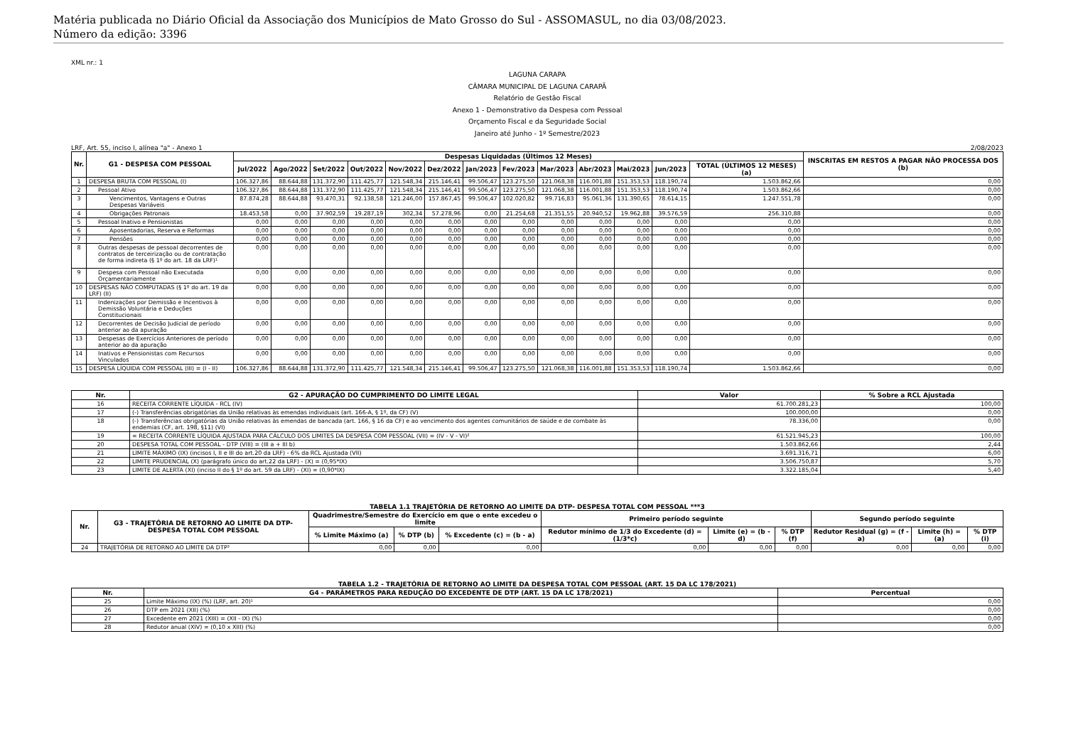Matéria publicada no Diário Oficial da Associação dos Municípios de Mato Grosso do Sul - ASSOMASUL, no dia 03/08/2023.
Número da edição: 3396
XML nr.: 1
LAGUNA CARAPA
CÂMARA MUNICIPAL DE LAGUNA CARAPÃ
Relatório de Gestão Fiscal
Anexo 1 - Demonstrativo da Despesa com Pessoal
Orçamento Fiscal e da Seguridade Social
Janeiro até Junho - 1º Semestre/2023
LRF, Art. 55, inciso I, alínea "a" - Anexo 1 2/08/2023
| Nr. | G1 - DESPESA COM PESSOAL | Despesas Liquidadas (Últimos 12 Meses) | | | | | | | | | | | | | INSCRITAS EM RESTOS A PAGAR NÃO PROCESSA DOS (b) |
| --- | --- | --- | --- | --- | --- | --- | --- | --- | --- | --- | --- | --- | --- | --- | --- |
| | | Jul/2022 | Ago/2022 | Set/2022 | Out/2022 | Nov/2022 | Dez/2022 | Jan/2023 | Fev/2023 | Mar/2023 | Abr/2023 | Mai/2023 | Jun/2023 | TOTAL (ÚLTIMOS 12 MESES) (a) | |
| 1 | DESPESA BRUTA COM PESSOAL (I) | 106.327,86 | 88.644,88 | 131.372,90 | 111.425,77 | 121.548,34 | 215.146,41 | 99.506,47 | 123.275,50 | 121.068,38 | 116.001,88 | 151.353,53 | 118.190,74 | 1.503.862,66 | 0,00 |
| 2 | Pessoal Ativo | 106.327,86 | 88.644,88 | 131.372,90 | 111.425,77 | 121.548,34 | 215.146,41 | 99.506,47 | 123.275,50 | 121.068,38 | 116.001,88 | 151.353,53 | 118.190,74 | 1.503.862,66 | 0,00 |
| 3 | Vencimentos, Vantagens e Outras Despesas Variáveis | 87.874,28 | 88.644,88 | 93.470,31 | 92.138,58 | 121.246,00 | 157.867,45 | 99.506,47 | 102.020,82 | 99.716,83 | 95.061,36 | 131.390,65 | 78.614,15 | 1.247.551,78 | 0,00 |
| 4 | Obrigações Patronais | 18.453,58 | 0,00 | 37.902,59 | 19.287,19 | 302,34 | 57.278,96 | 0,00 | 21.254,68 | 21.351,55 | 20.940,52 | 19.962,88 | 39.576,59 | 256.310,88 | 0,00 |
| 5 | Pessoal Inativo e Pensionistas | 0,00 | 0,00 | 0,00 | 0,00 | 0,00 | 0,00 | 0,00 | 0,00 | 0,00 | 0,00 | 0,00 | 0,00 | 0,00 | 0,00 |
| 6 | Aposentadorias, Reserva e Reformas | 0,00 | 0,00 | 0,00 | 0,00 | 0,00 | 0,00 | 0,00 | 0,00 | 0,00 | 0,00 | 0,00 | 0,00 | 0,00 | 0,00 |
| 7 | Pensões | 0,00 | 0,00 | 0,00 | 0,00 | 0,00 | 0,00 | 0,00 | 0,00 | 0,00 | 0,00 | 0,00 | 0,00 | 0,00 | 0,00 |
| 8 | Outras despesas de pessoal decorrentes de contratos de terceirização ou de contratação de forma indireta (§ 1º do art. 18 da LRF)¹ | 0,00 | 0,00 | 0,00 | 0,00 | 0,00 | 0,00 | 0,00 | 0,00 | 0,00 | 0,00 | 0,00 | 0,00 | 0,00 | 0,00 |
| 9 | Despesa com Pessoal não Executada Orçamentariamente | 0,00 | 0,00 | 0,00 | 0,00 | 0,00 | 0,00 | 0,00 | 0,00 | 0,00 | 0,00 | 0,00 | 0,00 | 0,00 | 0,00 |
| 10 | DESPESAS NÃO COMPUTADAS (§ 1º do art. 19 da LRF) (II) | 0,00 | 0,00 | 0,00 | 0,00 | 0,00 | 0,00 | 0,00 | 0,00 | 0,00 | 0,00 | 0,00 | 0,00 | 0,00 | 0,00 |
| 11 | Indenizações por Demissão e Incentivos à Demissão Voluntária e Deduções Constitucionais | 0,00 | 0,00 | 0,00 | 0,00 | 0,00 | 0,00 | 0,00 | 0,00 | 0,00 | 0,00 | 0,00 | 0,00 | 0,00 | 0,00 |
| 12 | Decorrentes de Decisão Judicial de período anterior ao da apuração | 0,00 | 0,00 | 0,00 | 0,00 | 0,00 | 0,00 | 0,00 | 0,00 | 0,00 | 0,00 | 0,00 | 0,00 | 0,00 | 0,00 |
| 13 | Despesas de Exercícios Anteriores de período anterior ao da apuração | 0,00 | 0,00 | 0,00 | 0,00 | 0,00 | 0,00 | 0,00 | 0,00 | 0,00 | 0,00 | 0,00 | 0,00 | 0,00 | 0,00 |
| 14 | Inativos e Pensionistas com Recursos Vinculados | 0,00 | 0,00 | 0,00 | 0,00 | 0,00 | 0,00 | 0,00 | 0,00 | 0,00 | 0,00 | 0,00 | 0,00 | 0,00 | 0,00 |
| 15 | DESPESA LÍQUIDA COM PESSOAL (III) = (I - II) | 106.327,86 | 88.644,88 | 131.372,90 | 111.425,77 | 121.548,34 | 215.146,41 | 99.506,47 | 123.275,50 | 121.068,38 | 116.001,88 | 151.353,53 | 118.190,74 | 1.503.862,66 | 0,00 |
| Nr. | G2 - APURAÇÃO DO CUMPRIMENTO DO LIMITE LEGAL | Valor | % Sobre a RCL Ajustada |
| --- | --- | --- | --- |
| 16 | RECEITA CORRENTE LÍQUIDA - RCL (IV) | 61.700.281,23 | 100,00 |
| 17 | (-) Transferências obrigatórias da União relativas às emendas individuais (art. 166-A, § 1º, da CF) (V) | 100.000,00 | 0,00 |
| 18 | (-) Transferências obrigatórias da União relativas às emendas de bancada (art. 166, § 16 da CF) e ao vencimento dos agentes comunitários de saúde e de combate às endemias (CF, art. 198, §11) (VI) | 78.336,00 | 0,00 |
| 19 | = RECEITA CORRENTE LÍQUIDA AJUSTADA PARA CÁLCULO DOS LIMITES DA DESPESA COM PESSOAL (VII) = (IV - V - VI)² | 61.521.945,23 | 100,00 |
| 20 | DESPESA TOTAL COM PESSOAL - DTP (VIII) = (III a + III b) | 1.503.862,66 | 2,44 |
| 21 | LIMITE MÁXIMO (IX) (incisos I, II e III do art.20 da LRF) - 6% da RCL Ajustada (VII) | 3.691.316,71 | 6,00 |
| 22 | LIMITE PRUDENCIAL (X) (parágrafo único do art.22 da LRF) - (X) = (0,95*IX) | 3.506.750,87 | 5,70 |
| 23 | LIMITE DE ALERTA (XI) (inciso II do § 1º do art. 59 da LRF) - (XI) = (0,90*IX) | 3.322.185,04 | 5,40 |
TABELA 1.1 TRAJETÓRIA DE RETORNO AO LIMITE DA DTP- DESPESA TOTAL COM PESSOAL ***3
| Nr. | G3 - TRAJETÓRIA DE RETORNO AO LIMITE DA DTP- DESPESA TOTAL COM PESSOAL | Quadrimestre/Semestre do Exercício em que o ente excedeu o limite | | | Primeiro período seguinte | | | Segundo período seguinte | | |
| --- | --- | --- | --- | --- | --- | --- | --- | --- | --- | --- |
| | | % Limite Máximo (a) | % DTP (b) | % Excedente (c) = (b - a) | Redutor mínimo de 1/3 do Excedente (d) = (1/3*c) | Limite (e) = (b - d) | % DTP (f) | Redutor Residual (g) = (f - a) | Limite (h) = (a) | % DTP (i) |
| 24 | TRAJETÓRIA DE RETORNO AO LIMITE DA DTP³ | 0,00 | 0,00 | 0,00 | 0,00 | 0,00 | 0,00 | 0,00 | 0,00 | 0,00 |
TABELA 1.2 - TRAJETÓRIA DE RETORNO AO LIMITE DA DESPESA TOTAL COM PESSOAL (ART. 15 DA LC 178/2021)
| Nr. | G4 - PARÂMETROS PARA REDUÇÃO DO EXCEDENTE DE DTP (ART. 15 DA LC 178/2021) | Percentual |
| --- | --- | --- |
| 25 | Limite Máximo (IX) (%) (LRF, art. 20)¹ | 0,00 |
| 26 | DTP em 2021 (XII) (%) | 0,00 |
| 27 | Excedente em 2021 (XIII) = (XII - IX) (%) | 0,00 |
| 28 | Redutor anual (XIV) = (0,10 x XIII) (%) | 0,00 |